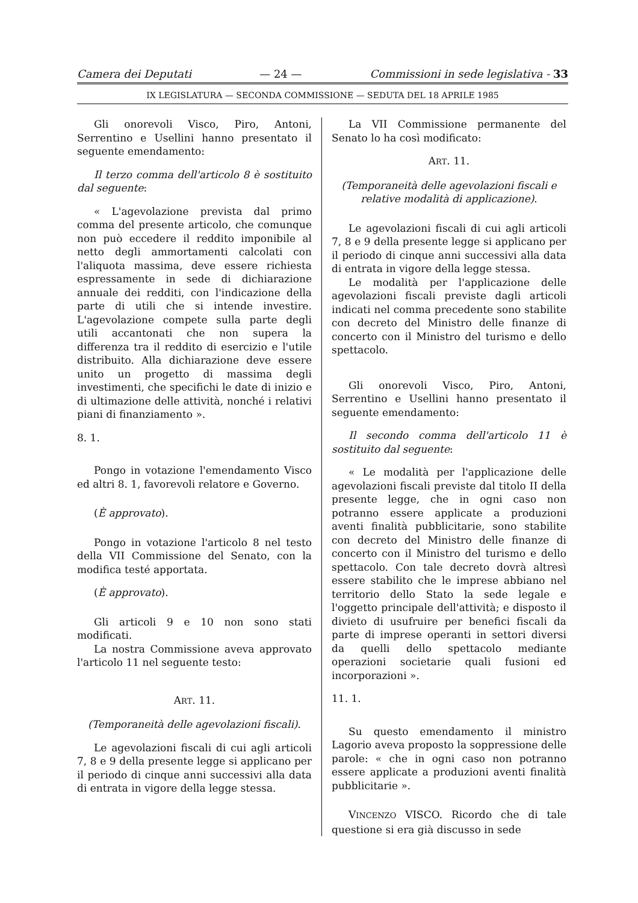Camera dei Deputati — 24 — Commissioni in sede legislativa - 33
IX LEGISLATURA — SECONDA COMMISSIONE — SEDUTA DEL 18 APRILE 1985
Gli onorevoli Visco, Piro, Antoni, Serrentino e Usellini hanno presentato il seguente emendamento:
Il terzo comma dell'articolo 8 è sostituito dal seguente:
« L'agevolazione prevista dal primo comma del presente articolo, che comunque non può eccedere il reddito imponibile al netto degli ammortamenti calcolati con l'aliquota massima, deve essere richiesta espressamente in sede di dichiarazione annuale dei redditi, con l'indicazione della parte di utili che si intende investire. L'agevolazione compete sulla parte degli utili accantonati che non supera la differenza tra il reddito di esercizio e l'utile distribuito. Alla dichiarazione deve essere unito un progetto di massima degli investimenti, che specifichi le date di inizio e di ultimazione delle attività, nonché i relativi piani di finanziamento ».
8. 1.
Pongo in votazione l'emendamento Visco ed altri 8. 1, favorevoli relatore e Governo.
(È approvato).
Pongo in votazione l'articolo 8 nel testo della VII Commissione del Senato, con la modifica testé apportata.
(È approvato).
Gli articoli 9 e 10 non sono stati modificati.
La nostra Commissione aveva approvato l'articolo 11 nel seguente testo:
ART. 11.
(Temporaneità delle agevolazioni fiscali).
Le agevolazioni fiscali di cui agli articoli 7, 8 e 9 della presente legge si applicano per il periodo di cinque anni successivi alla data di entrata in vigore della legge stessa.
La VII Commissione permanente del Senato lo ha così modificato:
ART. 11.
(Temporaneità delle agevolazioni fiscali e relative modalità di applicazione).
Le agevolazioni fiscali di cui agli articoli 7, 8 e 9 della presente legge si applicano per il periodo di cinque anni successivi alla data di entrata in vigore della legge stessa.
Le modalità per l'applicazione delle agevolazioni fiscali previste dagli articoli indicati nel comma precedente sono stabilite con decreto del Ministro delle finanze di concerto con il Ministro del turismo e dello spettacolo.
Gli onorevoli Visco, Piro, Antoni, Serrentino e Usellini hanno presentato il seguente emendamento:
Il secondo comma dell'articolo 11 è sostituito dal seguente:
« Le modalità per l'applicazione delle agevolazioni fiscali previste dal titolo II della presente legge, che in ogni caso non potranno essere applicate a produzioni aventi finalità pubblicitarie, sono stabilite con decreto del Ministro delle finanze di concerto con il Ministro del turismo e dello spettacolo. Con tale decreto dovrà altresì essere stabilito che le imprese abbiano nel territorio dello Stato la sede legale e l'oggetto principale dell'attività; e disposto il divieto di usufruire per benefici fiscali da parte di imprese operanti in settori diversi da quelli dello spettacolo mediante operazioni societarie quali fusioni ed incorporazioni ».
11. 1.
Su questo emendamento il ministro Lagorio aveva proposto la soppressione delle parole: « che in ogni caso non potranno essere applicate a produzioni aventi finalità pubblicitarie ».
VINCENZO VISCO. Ricordo che di tale questione si era già discusso in sede